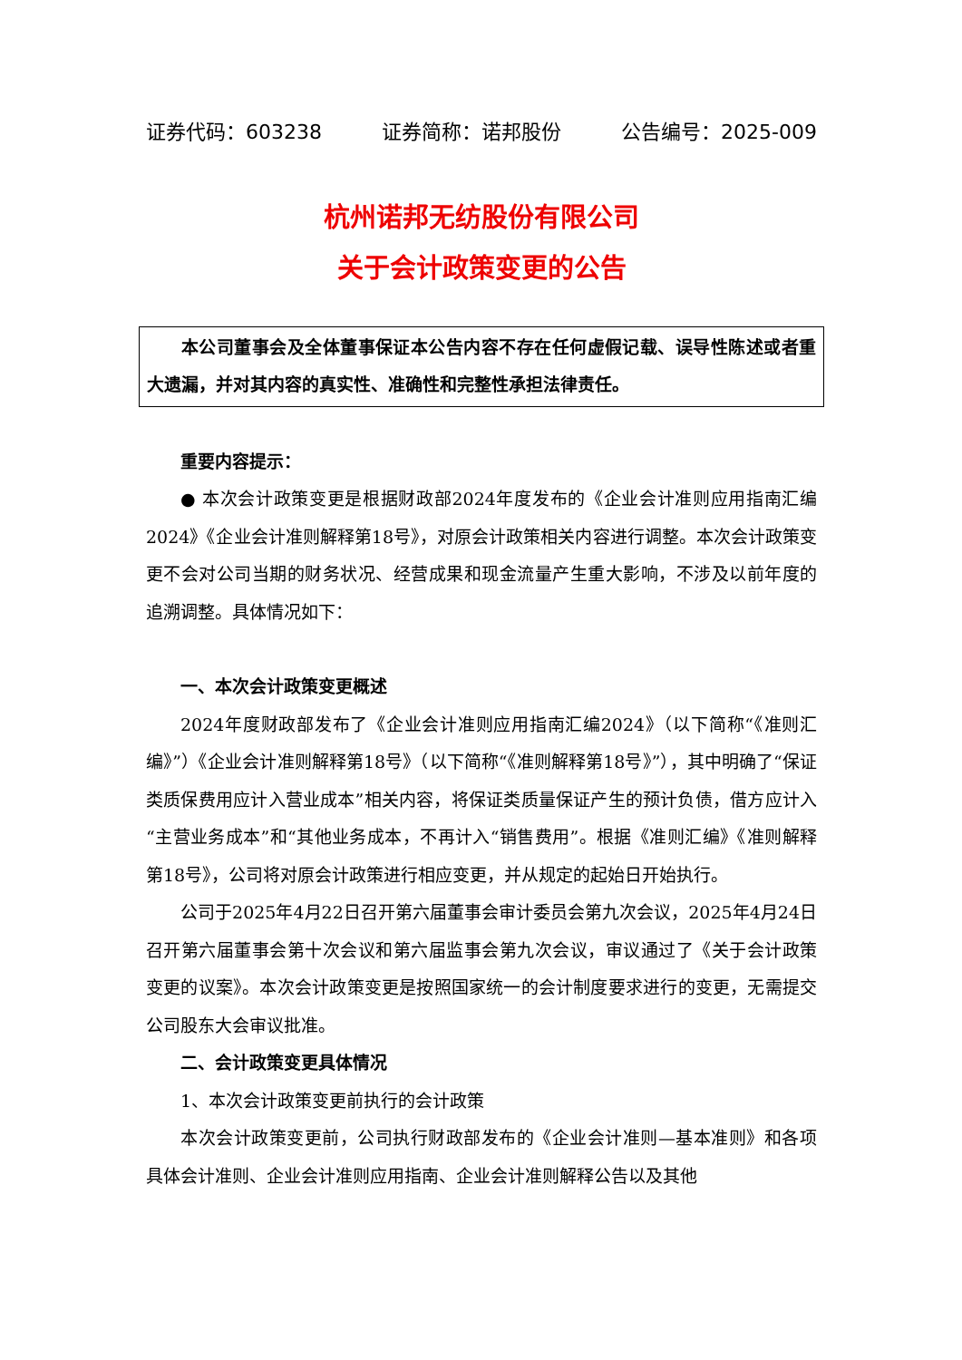证券代码：603238 证券简称：诺邦股份 公告编号：2025-009
杭州诺邦无纺股份有限公司
关于会计政策变更的公告
本公司董事会及全体董事保证本公告内容不存在任何虚假记载、误导性陈述或者重大遗漏，并对其内容的真实性、准确性和完整性承担法律责任。
重要内容提示：
● 本次会计政策变更是根据财政部2024年度发布的《企业会计准则应用指南汇编2024》《企业会计准则解释第18号》，对原会计政策相关内容进行调整。本次会计政策变更不会对公司当期的财务状况、经营成果和现金流量产生重大影响，不涉及以前年度的追溯调整。具体情况如下：
一、本次会计政策变更概述
2024年度财政部发布了《企业会计准则应用指南汇编2024》（以下简称“《准则汇编》”）《企业会计准则解释第18号》（以下简称“《准则解释第18号》”），其中明确了“保证类质保费用应计入营业成本”相关内容，将保证类质量保证产生的预计负债，借方应计入“主营业务成本”和“其他业务成本，不再计入“销售费用”。根据《准则汇编》《准则解释第18号》，公司将对原会计政策进行相应变更，并从规定的起始日开始执行。
公司于2025年4月22日召开第六届董事会审计委员会第九次会议，2025年4月24日召开第六届董事会第十次会议和第六届监事会第九次会议，审议通过了《关于会计政策变更的议案》。本次会计政策变更是按照国家统一的会计制度要求进行的变更，无需提交公司股东大会审议批准。
二、会计政策变更具体情况
1、本次会计政策变更前执行的会计政策
本次会计政策变更前，公司执行财政部发布的《企业会计准则—基本准则》和各项具体会计准则、企业会计准则应用指南、企业会计准则解释公告以及其他